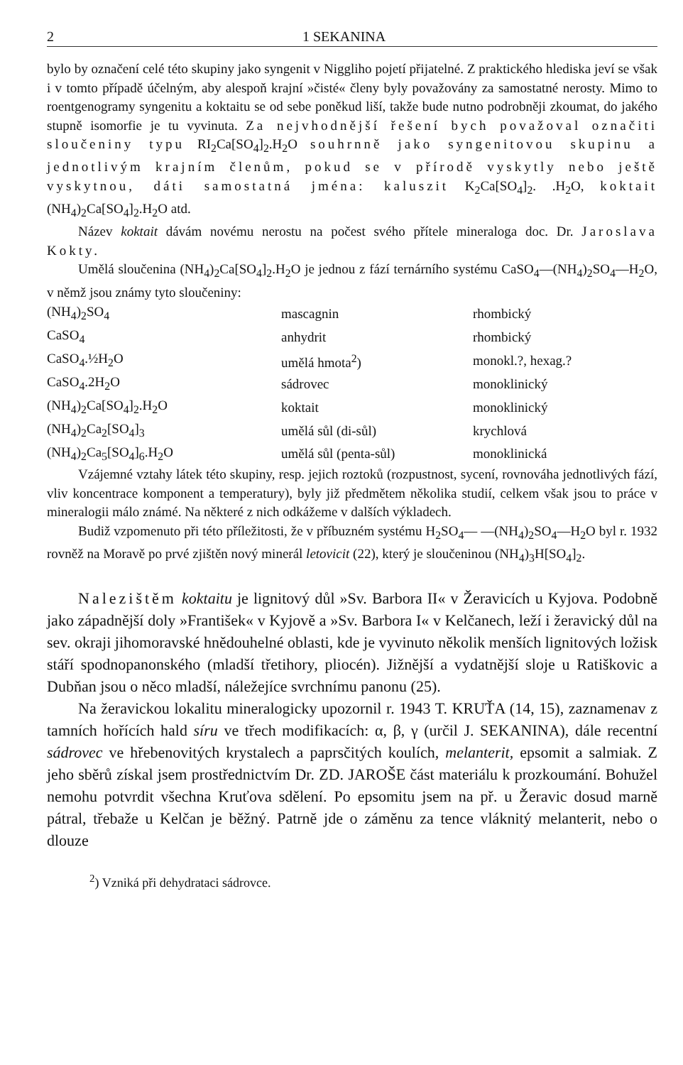2 1 SEKANINA
bylo by označení celé této skupiny jako syngenit v Niggliho pojetí přijatelné. Z praktického hlediska jeví se však i v tomto případě účelným, aby alespoň krajní »čisté« členy byly považovány za samostatné nerosty. Mimo to roentgenogramy syngenitu a koktaitu se od sebe poněkud liší, takže bude nutno podrobněji zkoumat, do jakého stupně isomorfie je tu vyvinuta. Za nejvhodnější řešení bych považoval označiti sloučeniny typu RI<sub>2</sub>Ca[SO<sub>4</sub>]<sub>2</sub>.H<sub>2</sub>O souhrnně jako syngenitovou skupinu a jednotlivým krajním členům, pokud se v přírodě vyskytly nebo ještě vyskytnou, dáti samostatná jména: kaluszit K<sub>2</sub>Ca[SO<sub>4</sub>]<sub>2</sub>. .H<sub>2</sub>O, koktait (NH<sub>4</sub>)<sub>2</sub>Ca[SO<sub>4</sub>]<sub>2</sub>.H<sub>2</sub>O atd.
Název koktait dávám novému nerostu na počest svého přítele mineraloga doc. Dr. Jaroslava Kokty.
Umělá sloučenina (NH<sub>4</sub>)<sub>2</sub>Ca[SO<sub>4</sub>]<sub>2</sub>.H<sub>2</sub>O je jednou z fází ternárního systému CaSO<sub>4</sub>—(NH<sub>4</sub>)<sub>2</sub>SO<sub>4</sub>—H<sub>2</sub>O, v němž jsou známy tyto sloučeniny:
| (NH<sub>4</sub>)<sub>2</sub>SO<sub>4</sub> | mascagnin | rhombický |
| CaSO<sub>4</sub> | anhydrit | rhombický |
| CaSO<sub>4</sub>.½H<sub>2</sub>O | umělá hmota<sup>2</sup>) | monokl.?, hexag.? |
| CaSO<sub>4</sub>.2H<sub>2</sub>O | sádrovec | monoklinický |
| (NH<sub>4</sub>)<sub>2</sub>Ca[SO<sub>4</sub>]<sub>2</sub>.H<sub>2</sub>O | koktait | monoklinický |
| (NH<sub>4</sub>)<sub>2</sub>Ca<sub>2</sub>[SO<sub>4</sub>]<sub>3</sub> | umělá sůl (di-sůl) | krychlová |
| (NH<sub>4</sub>)<sub>2</sub>Ca<sub>5</sub>[SO<sub>4</sub>]<sub>6</sub>.H<sub>2</sub>O | umělá sůl (penta-sůl) | monoklinická |
Vzájemné vztahy látek této skupiny, resp. jejich roztoků (rozpustnost, sycení, rovnováha jednotlivých fází, vliv koncentrace komponent a temperatury), byly již předmětem několika studií, celkem však jsou to práce v mineralogii málo známé. Na některé z nich odkážeme v dalších výkladech.
Budiž vzpomenuto při této příležitosti, že v příbuzném systému H<sub>2</sub>SO<sub>4</sub>— —(NH<sub>4</sub>)<sub>2</sub>SO<sub>4</sub>—H<sub>2</sub>O byl r. 1932 rovněž na Moravě po prvé zjištěn nový minerál letovicit (22), který je sloučeninou (NH<sub>4</sub>)<sub>3</sub>H[SO<sub>4</sub>]<sub>2</sub>.
Nalezištěm koktaitu je lignitový důl »Sv. Barbora II« v Žeravicích u Kyjova. Podobně jako západnější doly »František« v Kyjově a »Sv. Barbora I« v Kelčanech, leží i žeravický důl na sev. okraji jihomoravské hnědouhelné oblasti, kde je vyvinuto několik menších lignitových ložisk stáří spodnopanonského (mladší třetihory, pliocén). Jižnější a vydatnější sloje u Ratiškovic a Dubňan jsou o něco mladší, náležejíce svrchnímu panonu (25).
Na žeravickou lokalitu mineralogicky upozornil r. 1943 T. KRUŤA (14, 15), zaznamenav z tamních hořících hald síru ve třech modifikacích: α, β, γ (určil J. SEKANINA), dále recentní sádrovec ve hřebenovitých krystalech a paprsčitých koulích, melanterit, epsomit a salmiak. Z jeho sběrů získal jsem prostřednictvím Dr. ZD. JAROŠE část materiálu k prozkoumání. Bohužel nemohu potvrdit všechna Kruťova sdělení. Po epsomitu jsem na př. u Žeravic dosud marně pátral, třebaže u Kelčan je běžný. Patrně jde o záměnu za tence vláknitý melanterit, nebo o dlouze
<sup>2</sup>) Vzniká při dehydrataci sádrovce.